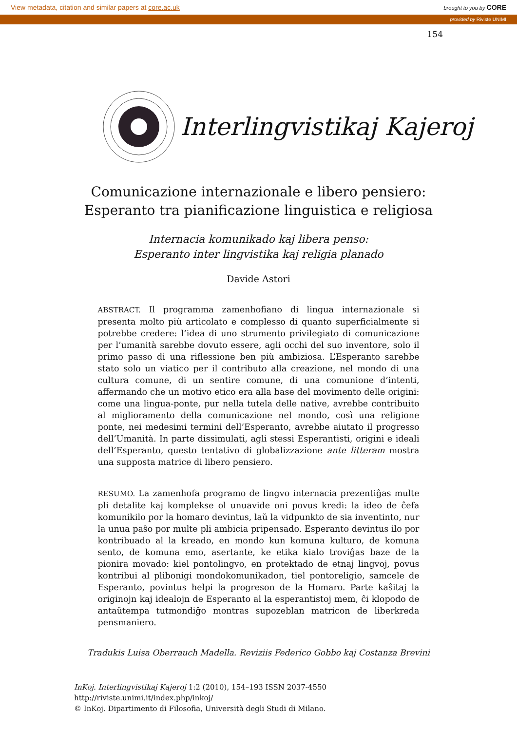View metadata, citation and similar papers at core.ac.uk brought to you by CORE
provided by Riviste UNIMI
154
Interlingvistikaj Kajeroj
Comunicazione internazionale e libero pensiero:
Esperanto tra pianificazione linguistica e religiosa
Internacia komunikado kaj libera penso:
Esperanto inter lingvistika kaj religia planado
Davide Astori
ABSTRACT. Il programma zamenhofiano di lingua internazionale si presenta molto più articolato e complesso di quanto superficialmente si potrebbe credere: l’idea di uno strumento privilegiato di comunicazione per l’umanità sarebbe dovuto essere, agli occhi del suo inventore, solo il primo passo di una riflessione ben più ambiziosa. L’Esperanto sarebbe stato solo un viatico per il contributo alla creazione, nel mondo di una cultura comune, di un sentire comune, di una comunione d’intenti, affermando che un motivo etico era alla base del movimento delle origini: come una lingua-ponte, pur nella tutela delle native, avrebbe contribuito al miglioramento della comunicazione nel mondo, così una religione ponte, nei medesimi termini dell’Esperanto, avrebbe aiutato il progresso dell’Umanità. In parte dissimulati, agli stessi Esperantisti, origini e ideali dell’Esperanto, questo tentativo di globalizzazione ante litteram mostra una supposta matrice di libero pensiero.
RESUMO. La zamenhofa programo de lingvo internacia prezentiĝas multe pli detalite kaj komplekse ol unuavide oni povus kredi: la ideo de ĉefa komunikilo por la homaro devintus, laŭ la vidpunkto de sia inventinto, nur la unua paŝo por multe pli ambicia pripensado. Esperanto devintus ilo por kontribuado al la kreado, en mondo kun komuna kulturo, de komuna sento, de komuna emo, asertante, ke etika kialo troviĝas baze de la pionira movado: kiel pontolingvo, en protektado de etnaj lingvoj, povus kontribui al plibonigi mondokomunikadon, tiel pontoreligio, samcele de Esperanto, povintus helpi la progreson de la Homaro. Parte kaŝitaj la originojn kaj idealojn de Esperanto al la esperantistoj mem, ĉi klopodo de antaŭtempa tutmondiĝo montras supozeblan matricon de liberkreda pensmaniero.
Tradukis Luisa Oberrauch Madella. Reviziis Federico Gobbo kaj Costanza Brevini
InKoj. Interlingvistikaj Kajeroj 1:2 (2010), 154–193 ISSN 2037-4550
http://riviste.unimi.it/index.php/inkoj/
© InKoj. Dipartimento di Filosofia, Università degli Studi di Milano.